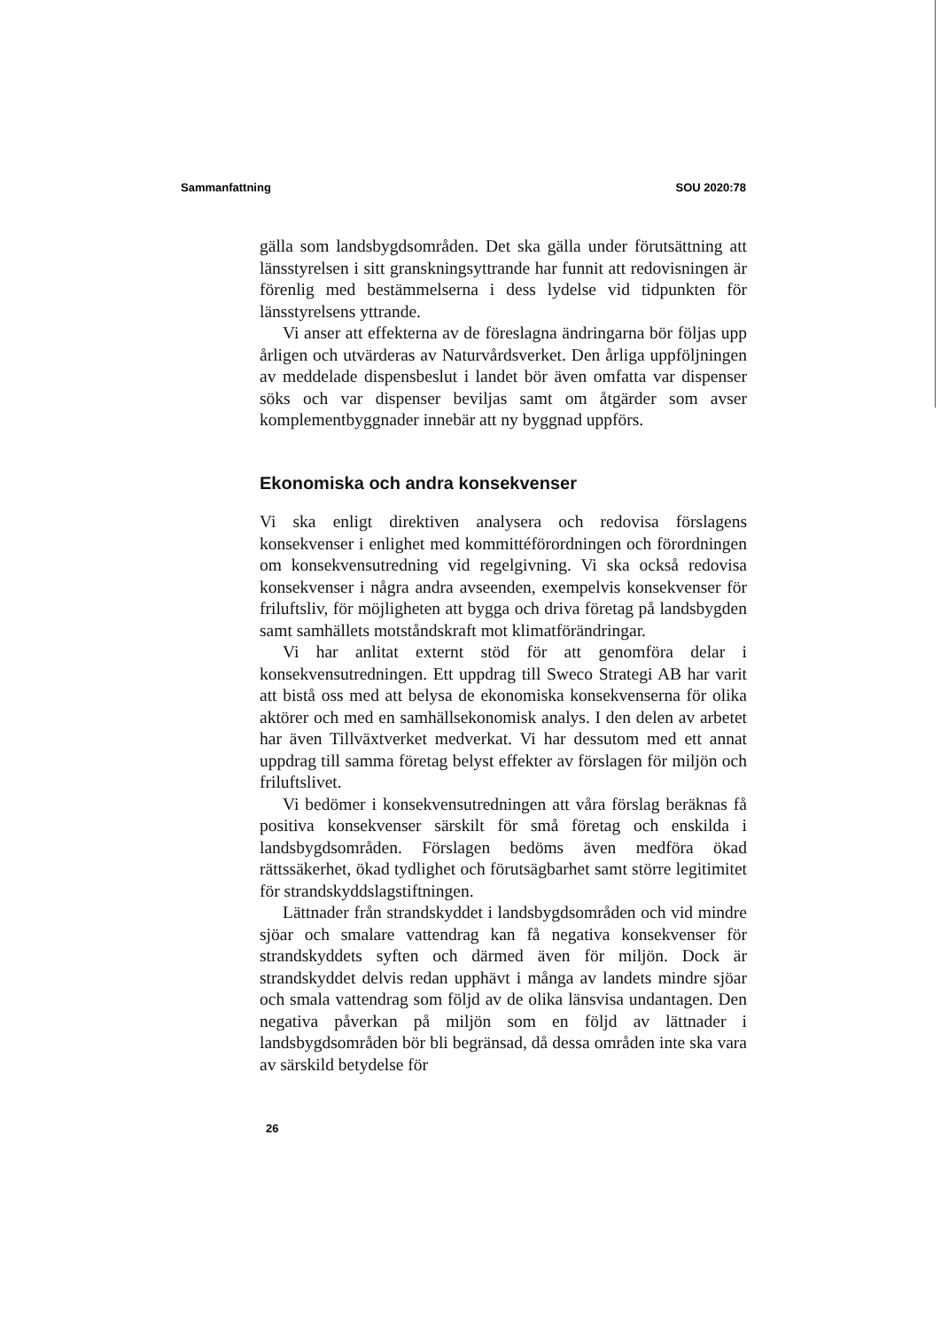Sammanfattning SOU 2020:78
gälla som landsbygdsområden. Det ska gälla under förutsättning att länsstyrelsen i sitt granskningsyttrande har funnit att redovisningen är förenlig med bestämmelserna i dess lydelse vid tidpunkten för länsstyrelsens yttrande.
Vi anser att effekterna av de föreslagna ändringarna bör följas upp årligen och utvärderas av Naturvårdsverket. Den årliga uppföljningen av meddelade dispensbeslut i landet bör även omfatta var dispenser söks och var dispenser beviljas samt om åtgärder som avser komplementbyggnader innebär att ny byggnad uppförs.
Ekonomiska och andra konsekvenser
Vi ska enligt direktiven analysera och redovisa förslagens konsekvenser i enlighet med kommittéförordningen och förordningen om konsekvensutredning vid regelgivning. Vi ska också redovisa konsekvenser i några andra avseenden, exempelvis konsekvenser för friluftsliv, för möjligheten att bygga och driva företag på landsbygden samt samhällets motståndskraft mot klimatförändringar.
Vi har anlitat externt stöd för att genomföra delar i konsekvensutredningen. Ett uppdrag till Sweco Strategi AB har varit att bistå oss med att belysa de ekonomiska konsekvenserna för olika aktörer och med en samhällsekonomisk analys. I den delen av arbetet har även Tillväxtverket medverkat. Vi har dessutom med ett annat uppdrag till samma företag belyst effekter av förslagen för miljön och friluftslivet.
Vi bedömer i konsekvensutredningen att våra förslag beräknas få positiva konsekvenser särskilt för små företag och enskilda i landsbygdsområden. Förslagen bedöms även medföra ökad rättssäkerhet, ökad tydlighet och förutsägbarhet samt större legitimitet för strandskyddslagstiftningen.
Lättnader från strandskyddet i landsbygdsområden och vid mindre sjöar och smalare vattendrag kan få negativa konsekvenser för strandskyddets syften och därmed även för miljön. Dock är strandskyddet delvis redan upphävt i många av landets mindre sjöar och smala vattendrag som följd av de olika länsvisa undantagen. Den negativa påverkan på miljön som en följd av lättnader i landsbygdsområden bör bli begränsad, då dessa områden inte ska vara av särskild betydelse för
26